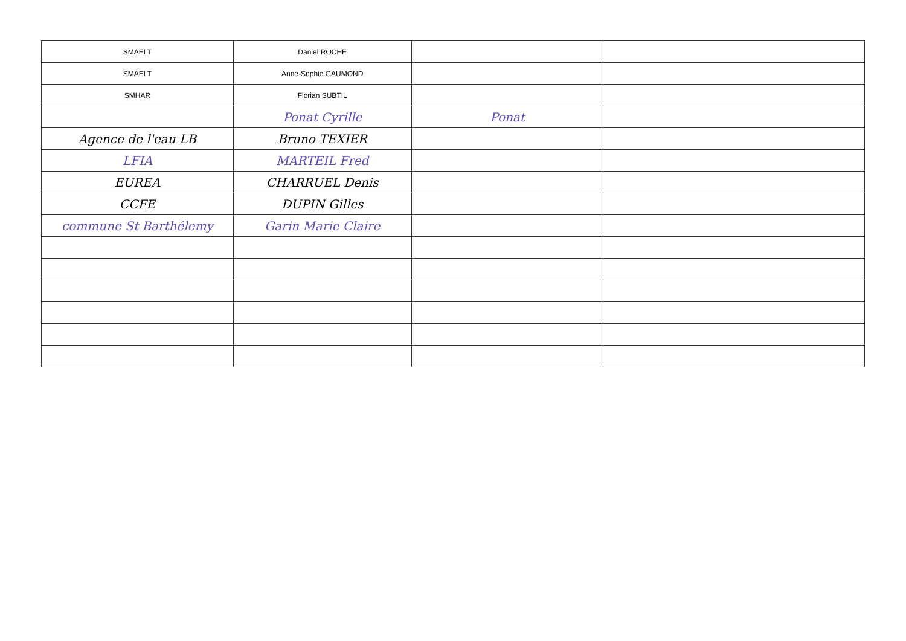| SMAELT | Daniel ROCHE | | |
| SMAELT | Anne-Sophie GAUMOND | | |
| SMHAR | Florian SUBTIL | | |
| | Ponat Cyrille | Ponat | |
| Agence de l'eau LB | Bruno TEXIER | | |
| LFIA | MARTEIL Fred | | |
| EUREA | CHARRUEL Denis | | |
| CCFE | DUPIN Gilles | | |
| commune St Barthélemy | Garin Marie Claire | | |